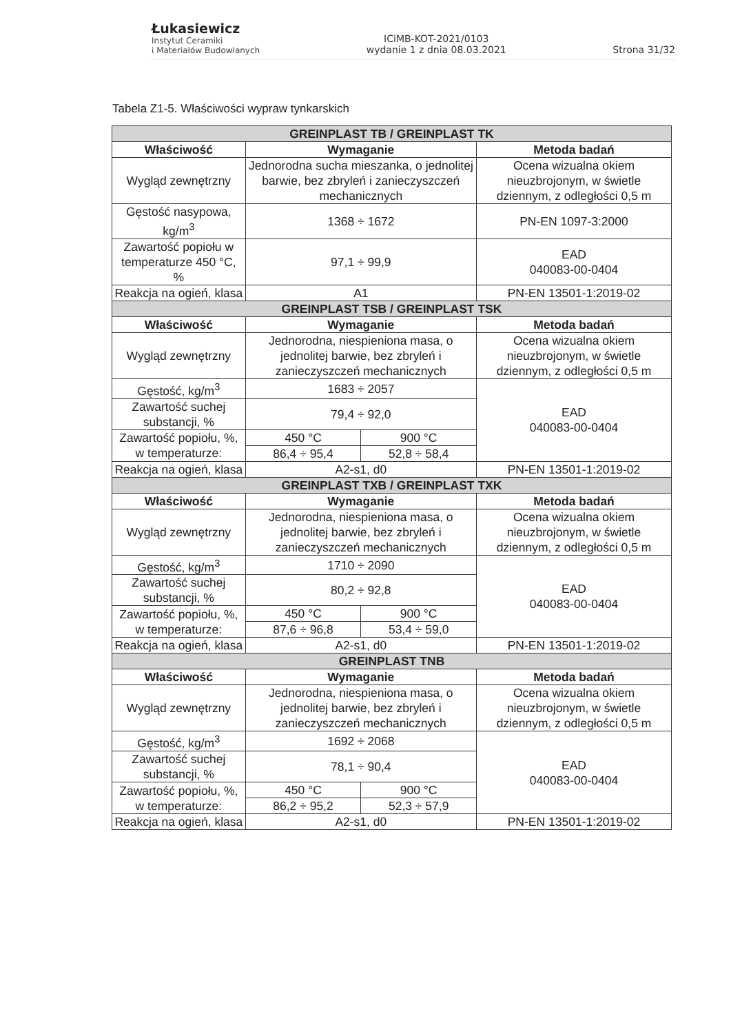Łukasiewicz
Instytut Ceramiki
i Materiałów Budowlanych
ICiMB-KOT-2021/0103
wydanie 1 z dnia 08.03.2021
Strona 31/32
Tabela Z1-5. Właściwości wypraw tynkarskich
| GREINPLAST TB / GREINPLAST TK | | | |
| Właściwość | Wymaganie | | Metoda badań |
| Wygląd zewnętrzny | Jednorodna sucha mieszanka, o jednolitej barwie, bez zbryleń i zanieczyszczeń mechanicznych | | Ocena wizualna okiem nieuzbrojonym, w świetle dziennym, z odległości 0,5 m |
| Gęstość nasypowa, kg/m<sup>3</sup> | 1368 ÷ 1672 | | PN-EN 1097-3:2000 |
| Zawartość popiołu w temperaturze 450 °C, % | 97,1 ÷ 99,9 | | EAD 040083-00-0404 |
| Reakcja na ogień, klasa | A1 | | PN-EN 13501-1:2019-02 |
| GREINPLAST TSB / GREINPLAST TSK | | | |
| Właściwość | Wymaganie | | Metoda badań |
| Wygląd zewnętrzny | Jednorodna, niespieniona masa, o jednolitej barwie, bez zbryleń i zanieczyszczeń mechanicznych | | Ocena wizualna okiem nieuzbrojonym, w świetle dziennym, z odległości 0,5 m |
| Gęstość, kg/m<sup>3</sup> | 1683 ÷ 2057 | | EAD 040083-00-0404 |
| Zawartość suchej substancji, % | 79,4 ÷ 92,0 | | |
| Zawartość popiołu, %, w temperaturze: | 450 °C | 900 °C | |
| | 86,4 ÷ 95,4 | 52,8 ÷ 58,4 | |
| Reakcja na ogień, klasa | A2-s1, d0 | | PN-EN 13501-1:2019-02 |
| GREINPLAST TXB / GREINPLAST TXK | | | |
| Właściwość | Wymaganie | | Metoda badań |
| Wygląd zewnętrzny | Jednorodna, niespieniona masa, o jednolitej barwie, bez zbryleń i zanieczyszczeń mechanicznych | | Ocena wizualna okiem nieuzbrojonym, w świetle dziennym, z odległości 0,5 m |
| Gęstość, kg/m<sup>3</sup> | 1710 ÷ 2090 | | EAD 040083-00-0404 |
| Zawartość suchej substancji, % | 80,2 ÷ 92,8 | | |
| Zawartość popiołu, %, w temperaturze: | 450 °C | 900 °C | |
| | 87,6 ÷ 96,8 | 53,4 ÷ 59,0 | |
| Reakcja na ogień, klasa | A2-s1, d0 | | PN-EN 13501-1:2019-02 |
| GREINPLAST TNB | | | |
| Właściwość | Wymaganie | | Metoda badań |
| Wygląd zewnętrzny | Jednorodna, niespieniona masa, o jednolitej barwie, bez zbryleń i zanieczyszczeń mechanicznych | | Ocena wizualna okiem nieuzbrojonym, w świetle dziennym, z odległości 0,5 m |
| Gęstość, kg/m<sup>3</sup> | 1692 ÷ 2068 | | EAD 040083-00-0404 |
| Zawartość suchej substancji, % | 78,1 ÷ 90,4 | | |
| Zawartość popiołu, %, w temperaturze: | 450 °C | 900 °C | |
| | 86,2 ÷ 95,2 | 52,3 ÷ 57,9 | |
| Reakcja na ogień, klasa | A2-s1, d0 | | PN-EN 13501-1:2019-02 |